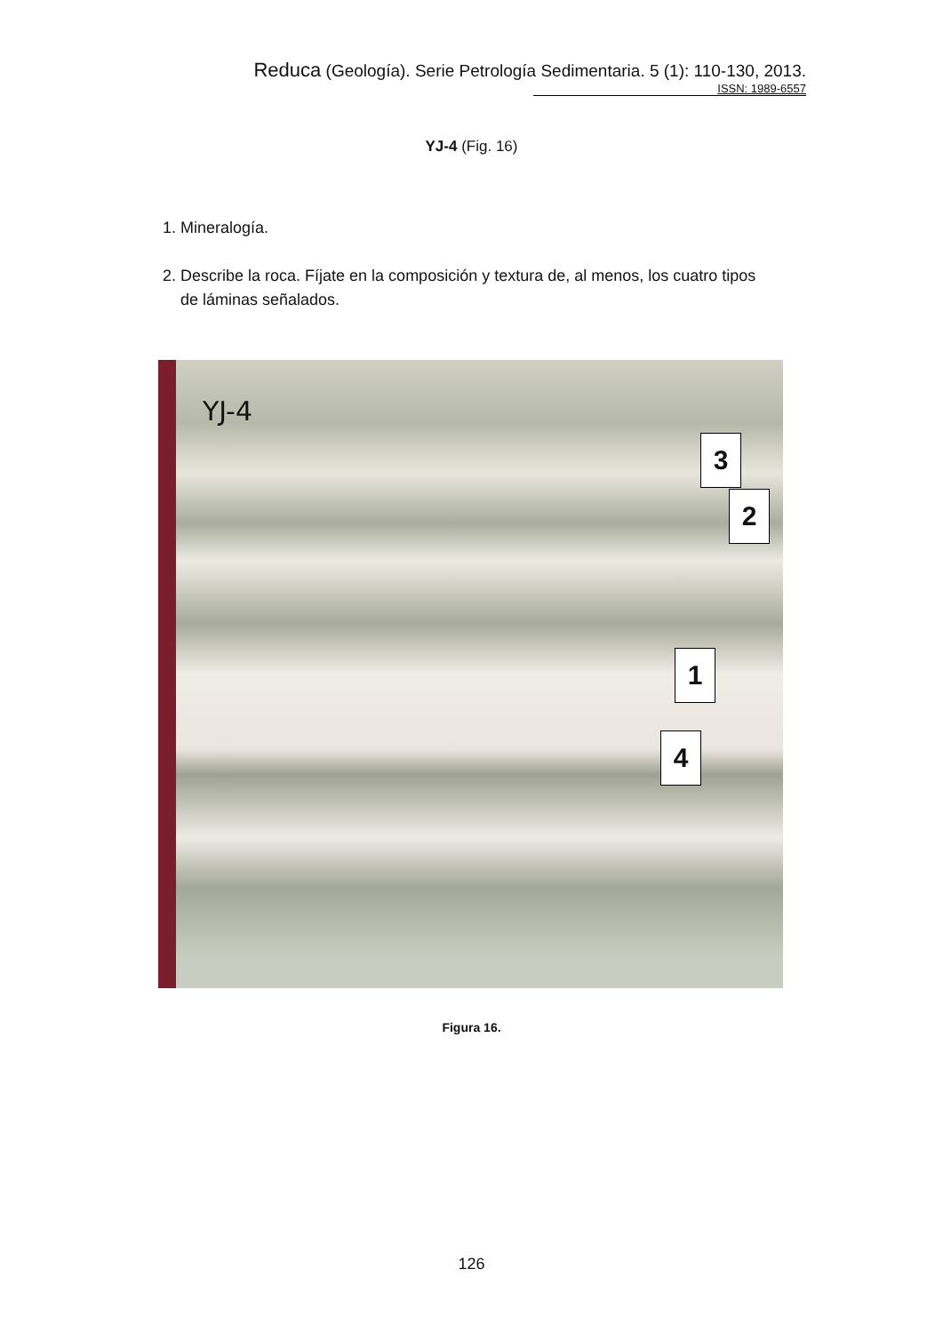Reduca (Geología). Serie Petrología Sedimentaria. 5 (1): 110-130, 2013.
ISSN: 1989-6557
YJ-4 (Fig. 16)
1. Mineralogía.
2. Describe la roca. Fíjate en la composición y textura de, al menos, los cuatro tipos
de láminas señalados.
YJ-4
3
2
1
4
Figura 16.
126